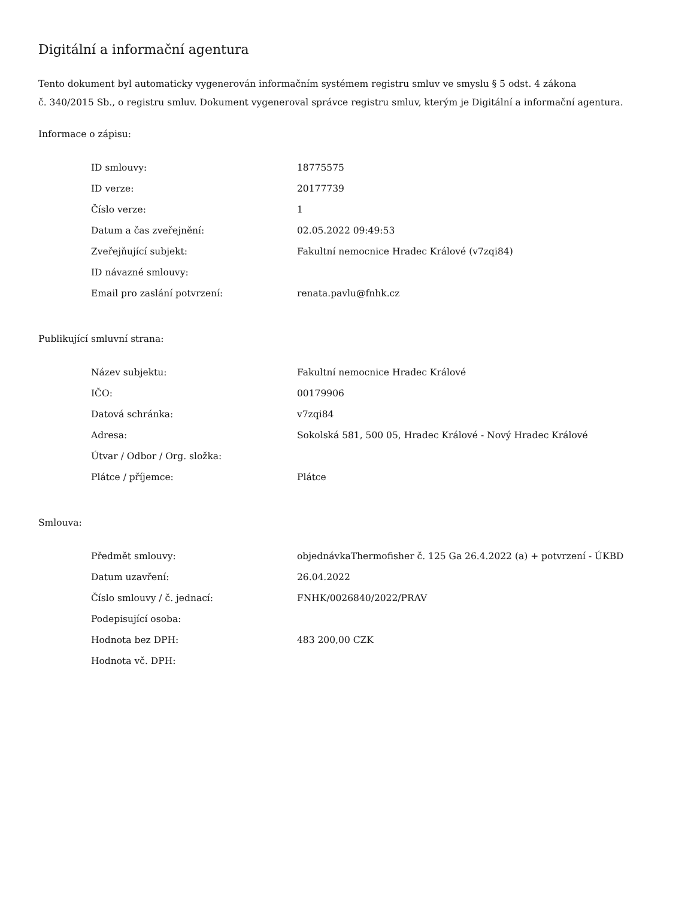Digitální a informační agentura
Tento dokument byl automaticky vygenerován informačním systémem registru smluv ve smyslu § 5 odst. 4 zákona
č. 340/2015 Sb., o registru smluv. Dokument vygeneroval správce registru smluv, kterým je Digitální a informační agentura.
Informace o zápisu:
| ID smlouvy: | 18775575 |
| ID verze: | 20177739 |
| Číslo verze: | 1 |
| Datum a čas zveřejnění: | 02.05.2022 09:49:53 |
| Zveřejňující subjekt: | Fakultní nemocnice Hradec Králové (v7zqi84) |
| ID návazné smlouvy: | |
| Email pro zaslání potvrzení: | renata.pavlu@fnhk.cz |
Publikující smluvní strana:
| Název subjektu: | Fakultní nemocnice Hradec Králové |
| IČO: | 00179906 |
| Datová schránka: | v7zqi84 |
| Adresa: | Sokolská 581, 500 05, Hradec Králové - Nový Hradec Králové |
| Útvar / Odbor / Org. složka: | |
| Plátce / příjemce: | Plátce |
Smlouva:
| Předmět smlouvy: | objednávkaThermofisher č. 125 Ga 26.4.2022 (a) + potvrzení - ÚKBD |
| Datum uzavření: | 26.04.2022 |
| Číslo smlouvy / č. jednací: | FNHK/0026840/2022/PRAV |
| Podepisující osoba: | |
| Hodnota bez DPH: | 483 200,00 CZK |
| Hodnota vč. DPH: | |